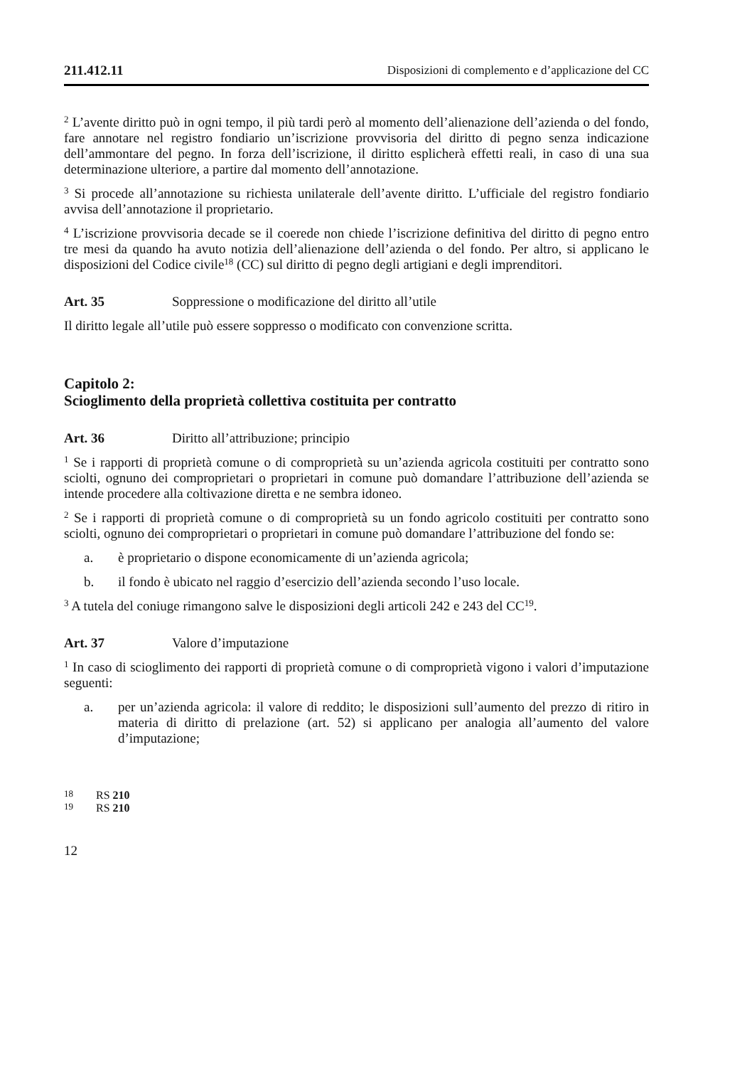211.412.11 Disposizioni di complemento e d’applicazione del CC
<sup>2</sup> L’avente diritto può in ogni tempo, il più tardi però al momento dell’alienazione dell’azienda o del fondo, fare annotare nel registro fondiario un’iscrizione provvisoria del diritto di pegno senza indicazione dell’ammontare del pegno. In forza dell’iscrizione, il diritto esplicherà effetti reali, in caso di una sua determinazione ulteriore, a partire dal momento dell’annotazione.
<sup>3</sup> Si procede all’annotazione su richiesta unilaterale dell’avente diritto. L’ufficiale del registro fondiario avvisa dell’annotazione il proprietario.
<sup>4</sup> L’iscrizione provvisoria decade se il coerede non chiede l’iscrizione definitiva del diritto di pegno entro tre mesi da quando ha avuto notizia dell’alienazione dell’azienda o del fondo. Per altro, si applicano le disposizioni del Codice civile<sup>18</sup> (CC) sul diritto di pegno degli artigiani e degli imprenditori.
Art. 35 Soppressione o modificazione del diritto all’utile
Il diritto legale all’utile può essere soppresso o modificato con convenzione scritta.
Capitolo 2:
Scioglimento della proprietà collettiva costituita per contratto
Art. 36 Diritto all’attribuzione; principio
<sup>1</sup> Se i rapporti di proprietà comune o di comproprietà su un’azienda agricola costituiti per contratto sono sciolti, ognuno dei comproprietari o proprietari in comune può domandare l’attribuzione dell’azienda se intende procedere alla coltivazione diretta e ne sembra idoneo.
<sup>2</sup> Se i rapporti di proprietà comune o di comproprietà su un fondo agricolo costituiti per contratto sono sciolti, ognuno dei comproprietari o proprietari in comune può domandare l’attribuzione del fondo se:
a. è proprietario o dispone economicamente di un’azienda agricola;
b. il fondo è ubicato nel raggio d’esercizio dell’azienda secondo l’uso locale.
<sup>3</sup> A tutela del coniuge rimangono salve le disposizioni degli articoli 242 e 243 del CC<sup>19</sup>.
Art. 37 Valore d’imputazione
<sup>1</sup> In caso di scioglimento dei rapporti di proprietà comune o di comproprietà vigono i valori d’imputazione seguenti:
a. per un’azienda agricola: il valore di reddito; le disposizioni sull’aumento del prezzo di ritiro in materia di diritto di prelazione (art. 52) si applicano per analogia all’aumento del valore d’imputazione;
<sup>18</sup> RS 210
<sup>19</sup> RS 210
12